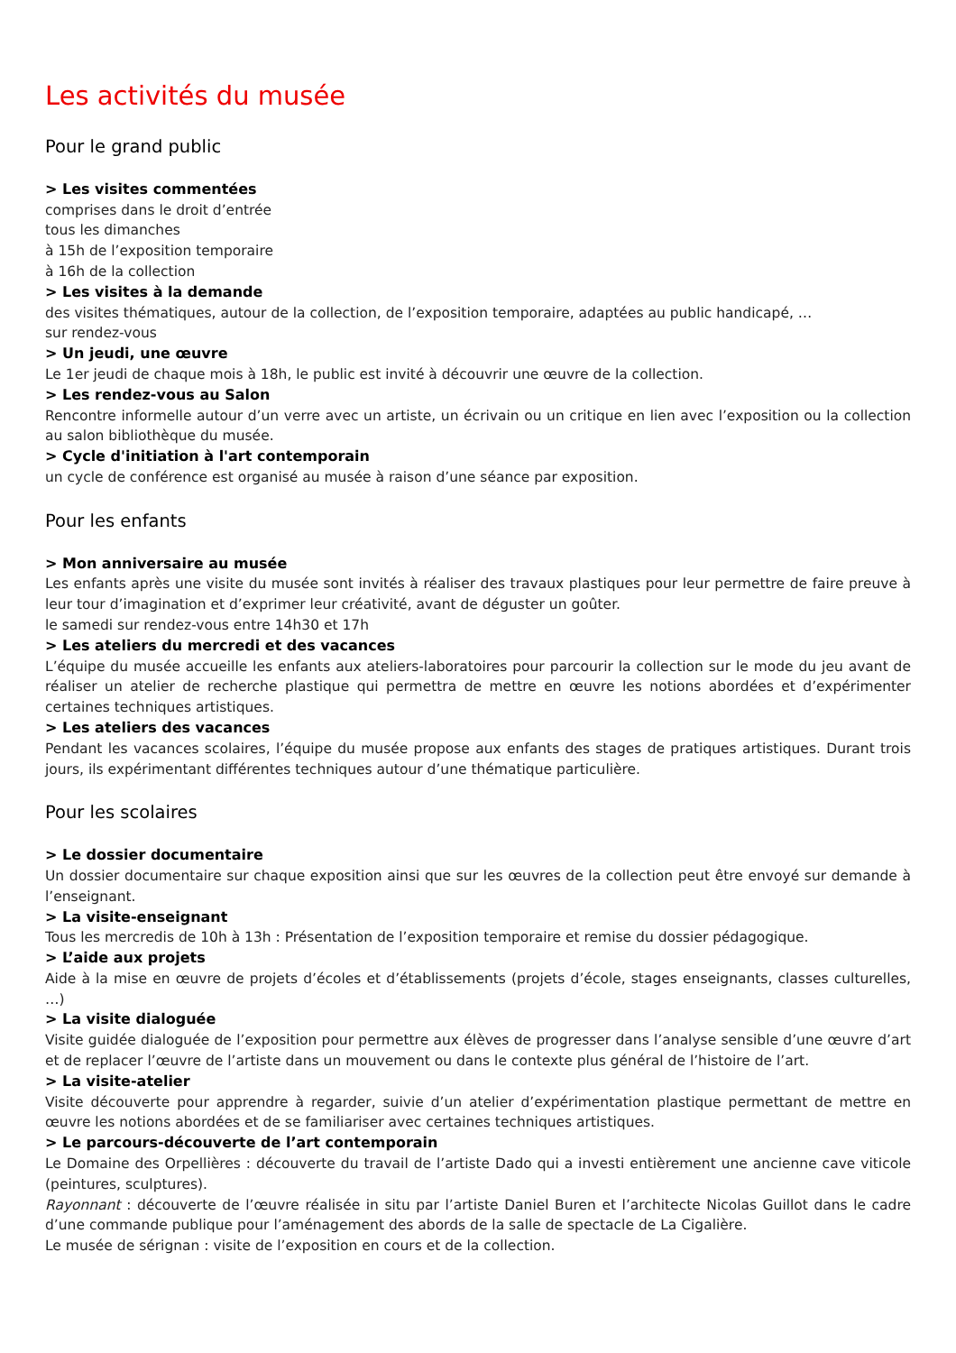Les activités du musée
Pour le grand public
> Les visites commentées
comprises dans le droit d’entrée
tous les dimanches
à 15h de l’exposition temporaire
à 16h de la collection
> Les visites à la demande
des visites thématiques, autour de la collection, de l’exposition temporaire, adaptées au public handicapé, …
sur rendez-vous
> Un jeudi, une œuvre
Le 1er jeudi de chaque mois à 18h, le public est invité à découvrir une œuvre de la collection.
> Les rendez-vous au Salon
Rencontre informelle autour d’un verre avec un artiste, un écrivain ou un critique en lien avec l’exposition ou la collection au salon bibliothèque du musée.
> Cycle d'initiation à l'art contemporain
un cycle de conférence est organisé au musée à raison d’une séance par exposition.
Pour les enfants
> Mon anniversaire au musée
Les enfants après une visite du musée sont invités à réaliser des travaux plastiques pour leur permettre de faire preuve à leur tour d’imagination et d’exprimer leur créativité, avant de déguster un goûter.
le samedi sur rendez-vous entre 14h30 et 17h
> Les ateliers du mercredi et des vacances
L’équipe du musée accueille les enfants aux ateliers-laboratoires pour parcourir la collection sur le mode du jeu avant de réaliser un atelier de recherche plastique qui permettra de mettre en œuvre les notions abordées et d’expérimenter certaines techniques artistiques.
> Les ateliers des vacances
Pendant les vacances scolaires, l’équipe du musée propose aux enfants des stages de pratiques artistiques. Durant trois jours, ils expérimentant différentes techniques autour d’une thématique particulière.
Pour les scolaires
> Le dossier documentaire
Un dossier documentaire sur chaque exposition ainsi que sur les œuvres de la collection peut être envoyé sur demande à l’enseignant.
> La visite-enseignant
Tous les mercredis de 10h à 13h : Présentation de l’exposition temporaire et remise du dossier pédagogique.
> L’aide aux projets
Aide à la mise en œuvre de projets d’écoles et d’établissements (projets d’école, stages enseignants, classes culturelles, …)
> La visite dialoguée
Visite guidée dialoguée de l’exposition pour permettre aux élèves de progresser dans l’analyse sensible d’une œuvre d’art et de replacer l’œuvre de l’artiste dans un mouvement ou dans le contexte plus général de l’histoire de l’art.
> La visite-atelier
Visite découverte pour apprendre à regarder, suivie d’un atelier d’expérimentation plastique permettant de mettre en œuvre les notions abordées et de se familiariser avec certaines techniques artistiques.
> Le parcours-découverte de l’art contemporain
Le Domaine des Orpellières : découverte du travail de l’artiste Dado qui a investi entièrement une ancienne cave viticole (peintures, sculptures).
Rayonnant : découverte de l’œuvre réalisée in situ par l’artiste Daniel Buren et l’architecte Nicolas Guillot dans le cadre d’une commande publique pour l’aménagement des abords de la salle de spectacle de La Cigalière.
Le musée de sérignan : visite de l’exposition en cours et de la collection.